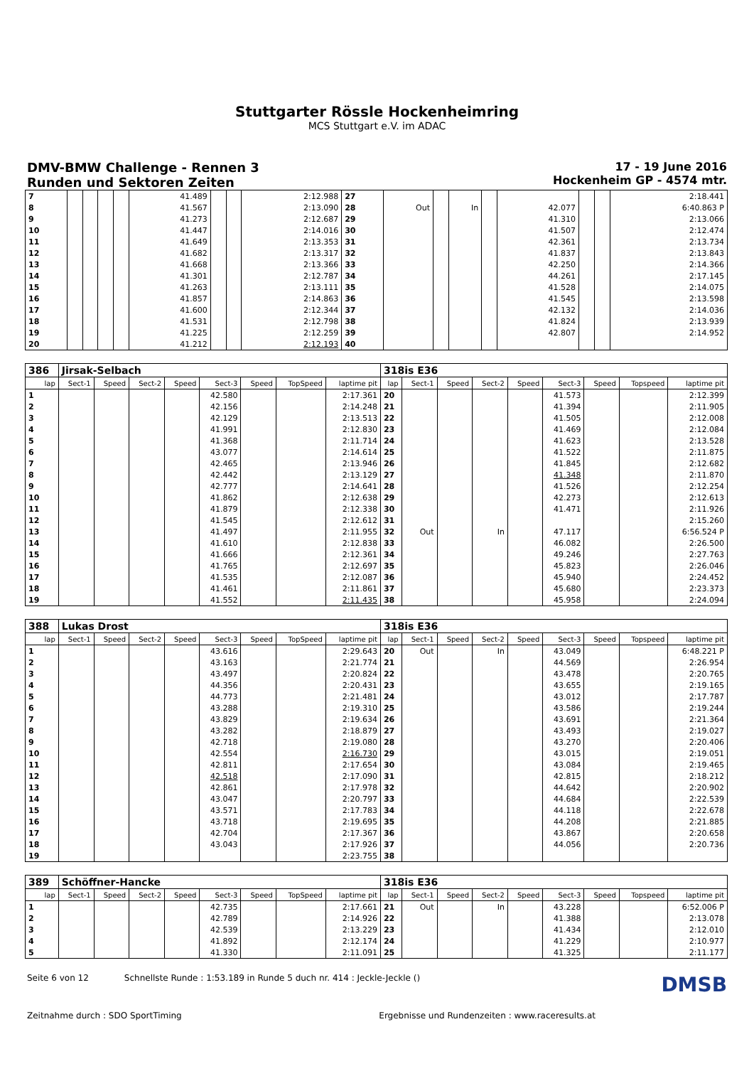Stuttgarter Rössle Hockenheimring
MCS Stuttgart e.V. im ADAC
DMV-BMW Challenge - Rennen 3
Runden und Sektoren Zeiten
17 - 19 June 2016
Hockenheim GP - 4574 mtr.
| 7 | | | | | 41.489 | | | 2:12.988 | 27 | | | | | | | | 2:18.441 |
| 8 | | | | | 41.567 | | | 2:13.090 | 28 | Out | | In | | 42.077 | | | 6:40.863 P |
| 9 | | | | | 41.273 | | | 2:12.687 | 29 | | | | | 41.310 | | | 2:13.066 |
| 10 | | | | | 41.447 | | | 2:14.016 | 30 | | | | | 41.507 | | | 2:12.474 |
| 11 | | | | | 41.649 | | | 2:13.353 | 31 | | | | | 42.361 | | | 2:13.734 |
| 12 | | | | | 41.682 | | | 2:13.317 | 32 | | | | | 41.837 | | | 2:13.843 |
| 13 | | | | | 41.668 | | | 2:13.366 | 33 | | | | | 42.250 | | | 2:14.366 |
| 14 | | | | | 41.301 | | | 2:12.787 | 34 | | | | | 44.261 | | | 2:17.145 |
| 15 | | | | | 41.263 | | | 2:13.111 | 35 | | | | | 41.528 | | | 2:14.075 |
| 16 | | | | | 41.857 | | | 2:14.863 | 36 | | | | | 41.545 | | | 2:13.598 |
| 17 | | | | | 41.600 | | | 2:12.344 | 37 | | | | | 42.132 | | | 2:14.036 |
| 18 | | | | | 41.531 | | | 2:12.798 | 38 | | | | | 41.824 | | | 2:13.939 |
| 19 | | | | | 41.225 | | | 2:12.259 | 39 | | | | | 42.807 | | | 2:14.952 |
| 20 | | | | | 41.212 | | | 2:12.193 | 40 | | | | | | | | |
| 386 | Jirsak-Selbach | | | | | | | | 318is E36 | | | | | | | | |
| lap | Sect-1 | Speed | Sect-2 | Speed | Sect-3 | Speed | TopSpeed | laptime pit | lap | Sect-1 | Speed | Sect-2 | Speed | Sect-3 | Speed | Topspeed | laptime pit |
| 1 | | | | | 42.580 | | | 2:17.361 | 20 | | | | | 41.573 | | | 2:12.399 |
| 2 | | | | | 42.156 | | | 2:14.248 | 21 | | | | | 41.394 | | | 2:11.905 |
| 3 | | | | | 42.129 | | | 2:13.513 | 22 | | | | | 41.505 | | | 2:12.008 |
| 4 | | | | | 41.991 | | | 2:12.830 | 23 | | | | | 41.469 | | | 2:12.084 |
| 5 | | | | | 41.368 | | | 2:11.714 | 24 | | | | | 41.623 | | | 2:13.528 |
| 6 | | | | | 43.077 | | | 2:14.614 | 25 | | | | | 41.522 | | | 2:11.875 |
| 7 | | | | | 42.465 | | | 2:13.946 | 26 | | | | | 41.845 | | | 2:12.682 |
| 8 | | | | | 42.442 | | | 2:13.129 | 27 | | | | | 41.348 | | | 2:11.870 |
| 9 | | | | | 42.777 | | | 2:14.641 | 28 | | | | | 41.526 | | | 2:12.254 |
| 10 | | | | | 41.862 | | | 2:12.638 | 29 | | | | | 42.273 | | | 2:12.613 |
| 11 | | | | | 41.879 | | | 2:12.338 | 30 | | | | | 41.471 | | | 2:11.926 |
| 12 | | | | | 41.545 | | | 2:12.612 | 31 | | | | | | | | 2:15.260 |
| 13 | | | | | 41.497 | | | 2:11.955 | 32 | Out | | In | | 47.117 | | | 6:56.524 P |
| 14 | | | | | 41.610 | | | 2:12.838 | 33 | | | | | 46.082 | | | 2:26.500 |
| 15 | | | | | 41.666 | | | 2:12.361 | 34 | | | | | 49.246 | | | 2:27.763 |
| 16 | | | | | 41.765 | | | 2:12.697 | 35 | | | | | 45.823 | | | 2:26.046 |
| 17 | | | | | 41.535 | | | 2:12.087 | 36 | | | | | 45.940 | | | 2:24.452 |
| 18 | | | | | 41.461 | | | 2:11.861 | 37 | | | | | 45.680 | | | 2:23.373 |
| 19 | | | | | 41.552 | | | 2:11.435 | 38 | | | | | 45.958 | | | 2:24.094 |
| 388 | Lukas Drost | | | | | | | | 318is E36 | | | | | | | | |
| lap | Sect-1 | Speed | Sect-2 | Speed | Sect-3 | Speed | TopSpeed | laptime pit | lap | Sect-1 | Speed | Sect-2 | Speed | Sect-3 | Speed | Topspeed | laptime pit |
| 1 | | | | | 43.616 | | | 2:29.643 | 20 | Out | | In | | 43.049 | | | 6:48.221 P |
| 2 | | | | | 43.163 | | | 2:21.774 | 21 | | | | | 44.569 | | | 2:26.954 |
| 3 | | | | | 43.497 | | | 2:20.824 | 22 | | | | | 43.478 | | | 2:20.765 |
| 4 | | | | | 44.356 | | | 2:20.431 | 23 | | | | | 43.655 | | | 2:19.165 |
| 5 | | | | | 44.773 | | | 2:21.481 | 24 | | | | | 43.012 | | | 2:17.787 |
| 6 | | | | | 43.288 | | | 2:19.310 | 25 | | | | | 43.586 | | | 2:19.244 |
| 7 | | | | | 43.829 | | | 2:19.634 | 26 | | | | | 43.691 | | | 2:21.364 |
| 8 | | | | | 43.282 | | | 2:18.879 | 27 | | | | | 43.493 | | | 2:19.027 |
| 9 | | | | | 42.718 | | | 2:19.080 | 28 | | | | | 43.270 | | | 2:20.406 |
| 10 | | | | | 42.554 | | | 2:16.730 | 29 | | | | | 43.015 | | | 2:19.051 |
| 11 | | | | | 42.811 | | | 2:17.654 | 30 | | | | | 43.084 | | | 2:19.465 |
| 12 | | | | | 42.518 | | | 2:17.090 | 31 | | | | | 42.815 | | | 2:18.212 |
| 13 | | | | | 42.861 | | | 2:17.978 | 32 | | | | | 44.642 | | | 2:20.902 |
| 14 | | | | | 43.047 | | | 2:20.797 | 33 | | | | | 44.684 | | | 2:22.539 |
| 15 | | | | | 43.571 | | | 2:17.783 | 34 | | | | | 44.118 | | | 2:22.678 |
| 16 | | | | | 43.718 | | | 2:19.695 | 35 | | | | | 44.208 | | | 2:21.885 |
| 17 | | | | | 42.704 | | | 2:17.367 | 36 | | | | | 43.867 | | | 2:20.658 |
| 18 | | | | | 43.043 | | | 2:17.926 | 37 | | | | | 44.056 | | | 2:20.736 |
| 19 | | | | | | | | 2:23.755 | 38 | | | | | | | | |
| 389 | Schöffner-Hancke | | | | | | | | 318is E36 | | | | | | | | |
| lap | Sect-1 | Speed | Sect-2 | Speed | Sect-3 | Speed | TopSpeed | laptime pit | lap | Sect-1 | Speed | Sect-2 | Speed | Sect-3 | Speed | Topspeed | laptime pit |
| 1 | | | | | 42.735 | | | 2:17.661 | 21 | Out | | In | | 43.228 | | | 6:52.006 P |
| 2 | | | | | 42.789 | | | 2:14.926 | 22 | | | | | 41.388 | | | 2:13.078 |
| 3 | | | | | 42.539 | | | 2:13.229 | 23 | | | | | 41.434 | | | 2:12.010 |
| 4 | | | | | 41.892 | | | 2:12.174 | 24 | | | | | 41.229 | | | 2:10.977 |
| 5 | | | | | 41.330 | | | 2:11.091 | 25 | | | | | 41.325 | | | 2:11.177 |
Seite 6 von 12 Schnellste Runde : 1:53.189 in Runde 5 duch nr. 414 : Jeckle-Jeckle () DMSB
Zeitnahme durch : SDO SportTiming Ergebnisse und Rundenzeiten : www.raceresults.at